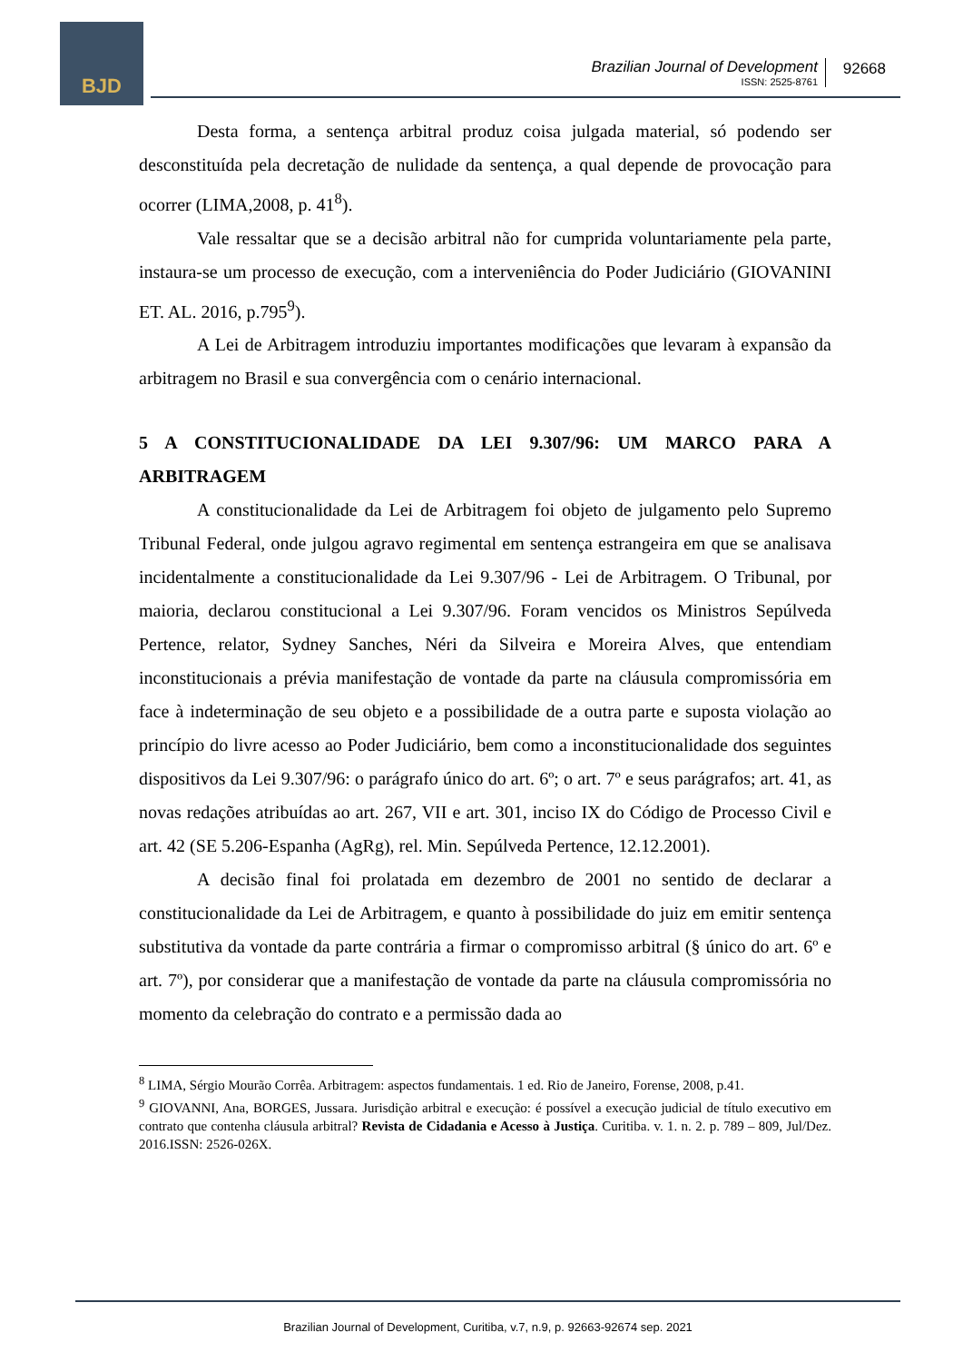BJD
Brazilian Journal of Development
ISSN: 2525-8761
92668
Desta forma, a sentença arbitral produz coisa julgada material, só podendo ser desconstituída pela decretação de nulidade da sentença, a qual depende de provocação para ocorrer (LIMA,2008, p. 41<sup>8</sup>).
Vale ressaltar que se a decisão arbitral não for cumprida voluntariamente pela parte, instaura-se um processo de execução, com a interveniência do Poder Judiciário (GIOVANINI ET. AL. 2016, p.795<sup>9</sup>).
A Lei de Arbitragem introduziu importantes modificações que levaram à expansão da arbitragem no Brasil e sua convergência com o cenário internacional.
5 A CONSTITUCIONALIDADE DA LEI 9.307/96: UM MARCO PARA A ARBITRAGEM
A constitucionalidade da Lei de Arbitragem foi objeto de julgamento pelo Supremo Tribunal Federal, onde julgou agravo regimental em sentença estrangeira em que se analisava incidentalmente a constitucionalidade da Lei 9.307/96 - Lei de Arbitragem. O Tribunal, por maioria, declarou constitucional a Lei 9.307/96. Foram vencidos os Ministros Sepúlveda Pertence, relator, Sydney Sanches, Néri da Silveira e Moreira Alves, que entendiam inconstitucionais a prévia manifestação de vontade da parte na cláusula compromissória em face à indeterminação de seu objeto e a possibilidade de a outra parte e suposta violação ao princípio do livre acesso ao Poder Judiciário, bem como a inconstitucionalidade dos seguintes dispositivos da Lei 9.307/96: o parágrafo único do art. 6º; o art. 7º e seus parágrafos; art. 41, as novas redações atribuídas ao art. 267, VII e art. 301, inciso IX do Código de Processo Civil e art. 42 (SE 5.206-Espanha (AgRg), rel. Min. Sepúlveda Pertence, 12.12.2001).
A decisão final foi prolatada em dezembro de 2001 no sentido de declarar a constitucionalidade da Lei de Arbitragem, e quanto à possibilidade do juiz em emitir sentença substitutiva da vontade da parte contrária a firmar o compromisso arbitral (§ único do art. 6º e art. 7º), por considerar que a manifestação de vontade da parte na cláusula compromissória no momento da celebração do contrato e a permissão dada ao
<sup>8</sup> LIMA, Sérgio Mourão Corrêa. Arbitragem: aspectos fundamentais. 1 ed. Rio de Janeiro, Forense, 2008, p.41.
<sup>9</sup> GIOVANNI, Ana, BORGES, Jussara. Jurisdição arbitral e execução: é possível a execução judicial de título executivo em contrato que contenha cláusula arbitral? Revista de Cidadania e Acesso à Justiça. Curitiba. v. 1. n. 2. p. 789 – 809, Jul/Dez. 2016.ISSN: 2526-026X.
Brazilian Journal of Development, Curitiba, v.7, n.9, p. 92663-92674 sep. 2021